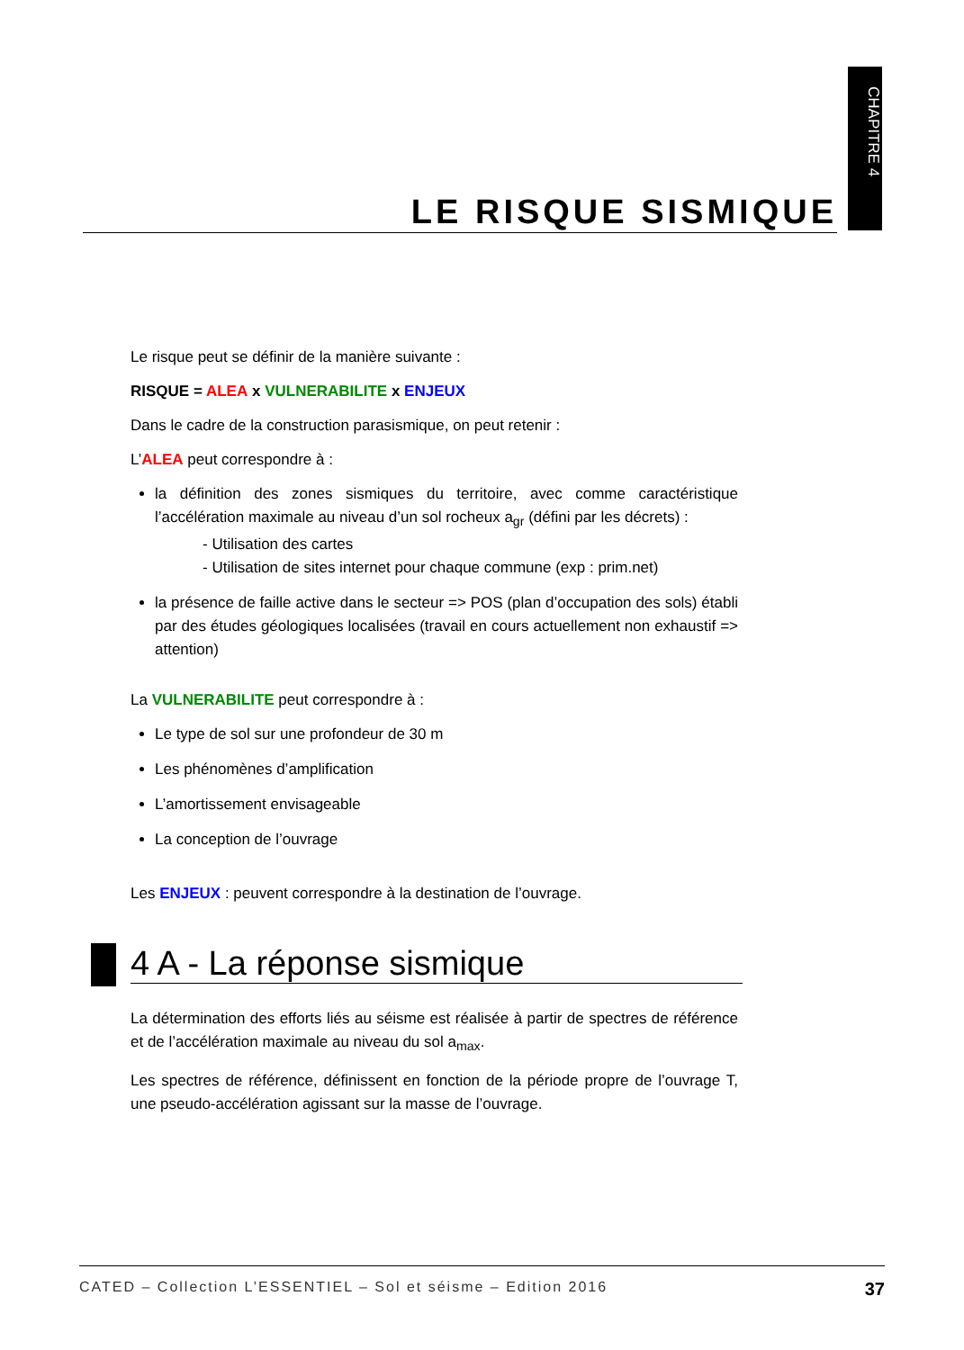CHAPITRE 4
LE RISQUE SISMIQUE
Le risque peut se définir de la manière suivante :
RISQUE = ALEA x VULNERABILITE x ENJEUX
Dans le cadre de la construction parasismique, on peut retenir :
L’ALEA peut correspondre à :
la définition des zones sismiques du territoire, avec comme caractéristique l’accélération maximale au niveau d’un sol rocheux a<sub>gr</sub> (défini par les décrets) :
- Utilisation des cartes
- Utilisation de sites internet pour chaque commune (exp : prim.net)
la présence de faille active dans le secteur => POS (plan d’occupation des sols) établi par des études géologiques localisées (travail en cours actuellement non exhaustif => attention)
La VULNERABILITE peut correspondre à :
Le type de sol sur une profondeur de 30 m
Les phénomènes d’amplification
L’amortissement envisageable
La conception de l’ouvrage
Les ENJEUX : peuvent correspondre à la destination de l’ouvrage.
4 A - La réponse sismique
La détermination des efforts liés au séisme est réalisée à partir de spectres de référence et de l’accélération maximale au niveau du sol a<sub>max</sub>.
Les spectres de référence, définissent en fonction de la période propre de l’ouvrage T, une pseudo-accélération agissant sur la masse de l’ouvrage.
CATED – Collection L’ESSENTIEL – Sol et séisme – Edition 2016 37